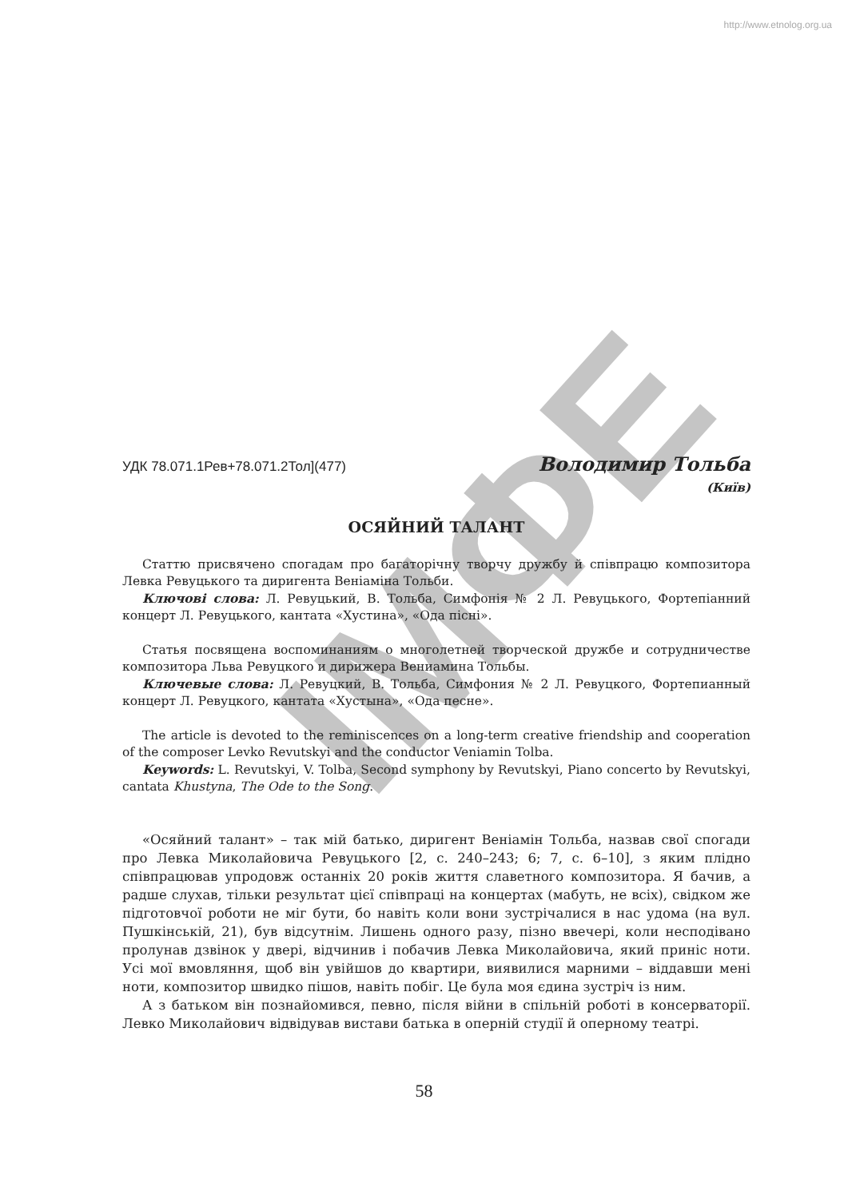http://www.etnolog.org.ua
ІМФЕ
УДК 78.071.1Рев+78.071.2Тол](477) Володимир Тольба
(Київ)
ОСЯЙНИЙ ТАЛАНТ
Статтю присвячено спогадам про багаторічну творчу дружбу й співпрацю композитора Левка Ревуцького та диригента Веніаміна Тольби.
Ключові слова: Л. Ревуцький, В. Тольба, Симфонія № 2 Л. Ревуцького, Фортепіанний концерт Л. Ревуцького, кантата «Хустина», «Ода пісні».
Статья посвящена воспоминаниям о многолетней творческой дружбе и сотрудничестве композитора Льва Ревуцкого и дирижера Вениамина Тольбы.
Ключевые слова: Л. Ревуцкий, В. Тольба, Симфония № 2 Л. Ревуцкого, Фортепианный концерт Л. Ревуцкого, кантата «Хустына», «Ода песне».
The article is devoted to the reminiscences on a long-term creative friendship and cooperation of the composer Levko Revutskyi and the conductor Veniamin Tolba.
Keywords: L. Revutskyi, V. Tolba, Second symphony by Revutskyi, Piano concerto by Revutskyi, cantata Khustyna, The Ode to the Song.
«Осяйний талант» – так мій батько, диригент Веніамін Тольба, назвав свої спогади про Левка Миколайовича Ревуцького [2, с. 240–243; 6; 7, с. 6–10], з яким плідно співпрацював упродовж останніх 20 років життя славетного композитора. Я бачив, а радше слухав, тільки результат цієї співпраці на концертах (мабуть, не всіх), свідком же підготовчої роботи не міг бути, бо навіть коли вони зустрічалися в нас удома (на вул. Пушкінській, 21), був відсутнім. Лишень одного разу, пізно ввечері, коли несподівано пролунав дзвінок у двері, відчинив і побачив Левка Миколайовича, який приніс ноти. Усі мої вмовляння, щоб він увійшов до квартири, виявилися марними – віддавши мені ноти, композитор швидко пішов, навіть побіг. Це була моя єдина зустріч із ним.
А з батьком він познайомився, певно, після війни в спільній роботі в консерваторії. Левко Миколайович відвідував вистави батька в оперній студії й оперному театрі.
58